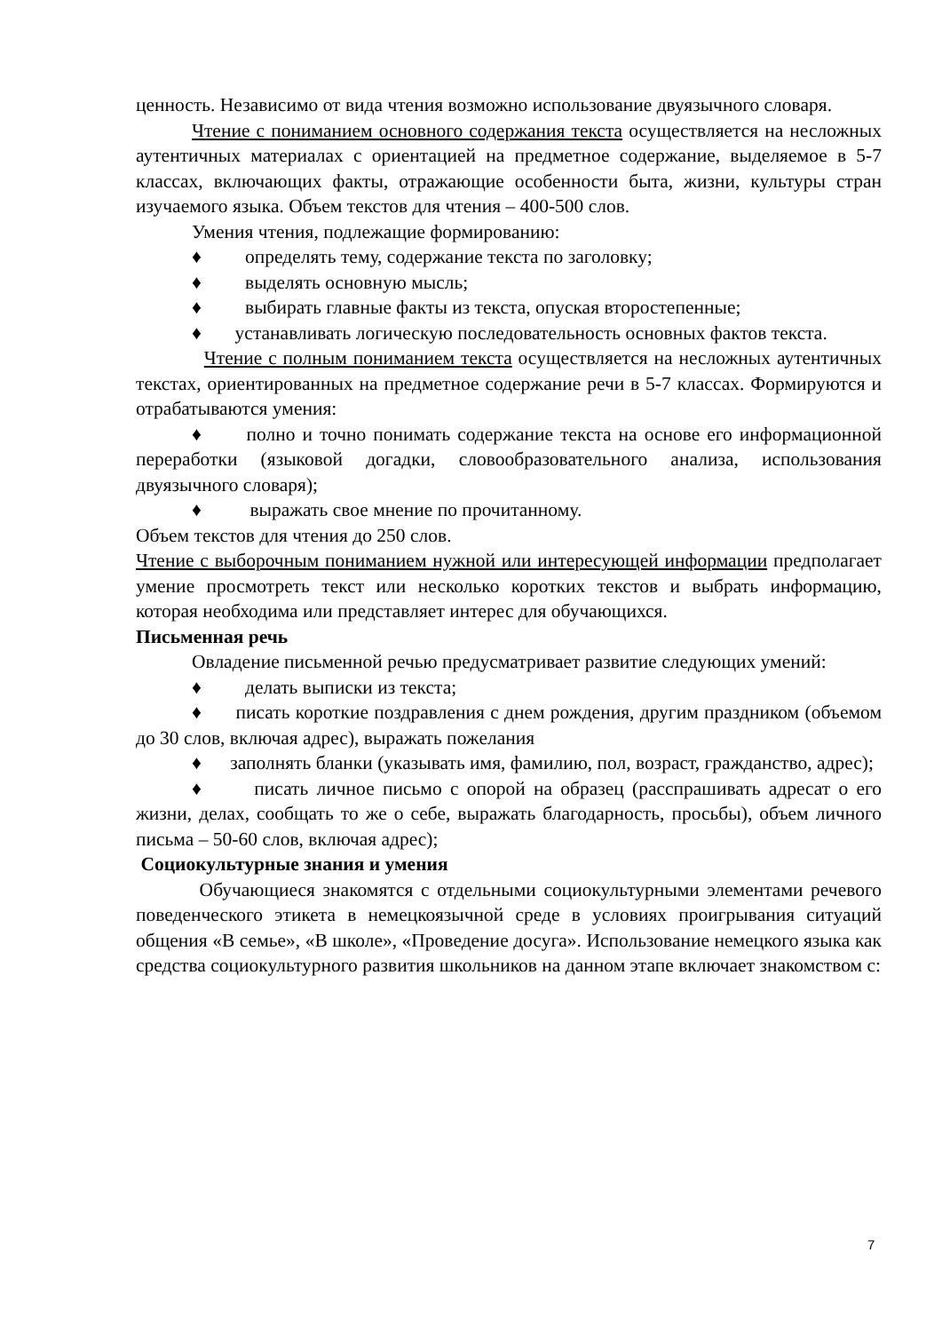ценность. Независимо от вида чтения возможно использование двуязычного словаря.
Чтение с пониманием основного содержания текста осуществляется на несложных аутентичных материалах с ориентацией на предметное содержание, выделяемое в 5-7 классах, включающих факты, отражающие особенности быта, жизни, культуры стран изучаемого языка. Объем текстов для чтения – 400-500 слов.
Умения чтения, подлежащие формированию:
♦ определять тему, содержание текста по заголовку;
♦ выделять основную мысль;
♦ выбирать главные факты из текста, опуская второстепенные;
♦ устанавливать логическую последовательность основных фактов текста.
Чтение с полным пониманием текста осуществляется на несложных аутентичных текстах, ориентированных на предметное содержание речи в 5-7 классах. Формируются и отрабатываются умения:
♦ полно и точно понимать содержание текста на основе его информационной переработки (языковой догадки, словообразовательного анализа, использования двуязычного словаря);
♦ выражать свое мнение по прочитанному.
Объем текстов для чтения до 250 слов.
Чтение с выборочным пониманием нужной или интересующей информации предполагает умение просмотреть текст или несколько коротких текстов и выбрать информацию, которая необходима или представляет интерес для обучающихся.
Письменная речь
Овладение письменной речью предусматривает развитие следующих умений:
♦ делать выписки из текста;
♦ писать короткие поздравления с днем рождения, другим праздником (объемом до 30 слов, включая адрес), выражать пожелания
♦ заполнять бланки (указывать имя, фамилию, пол, возраст, гражданство, адрес);
♦ писать личное письмо с опорой на образец (расспрашивать адресат о его жизни, делах, сообщать то же о себе, выражать благодарность, просьбы), объем личного письма – 50-60 слов, включая адрес);
Социокультурные знания и умения
Обучающиеся знакомятся с отдельными социокультурными элементами речевого поведенческого этикета в немецкоязычной среде в условиях проигрывания ситуаций общения «В семье», «В школе», «Проведение досуга». Использование немецкого языка как средства социокультурного развития школьников на данном этапе включает знакомством с:
7